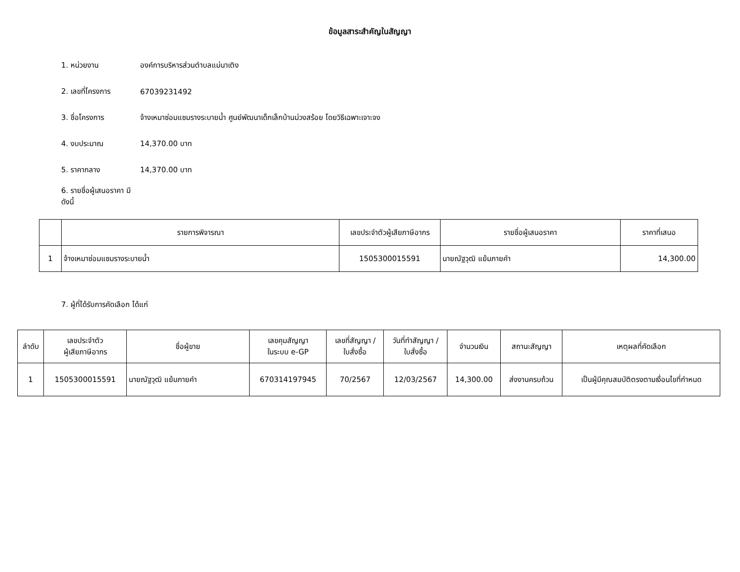ข้อมูลสาระสำคัญในสัญญา
1. หน่วยงาน องค์การบริหารส่วนตำบลแม่นาเติง
2. เลขที่โครงการ 67039231492
3. ชื่อโครงการ จ้างเหมาซ่อมแซมรางระบายน้ำ ศูนย์พัฒนาเด็กเล็กบ้านม่วงสร้อย โดยวิธีเฉพาะเจาะจง
4. งบประมาณ 14,370.00 บาท
5. ราคากลาง 14,370.00 บาท
6. รายชื่อผู้เสนอราคา มีดังนี้
| | รายการพิจารณา | เลขประจำตัวผู้เสียภาษีอากร | รายชื่อผู้เสนอราคา | ราคาที่เสนอ |
| --- | --- | --- | --- | --- |
| 1 | จ้างเหมาซ่อมแซมรางระบายน้ำ | 1505300015591 | นายณัฐวุฒิ แย้มภายคำ | 14,300.00 |
7. ผู้ที่ได้รับการคัดเลือก ได้แก่
| ลำดับ | เลขประจำตัว ผู้เสียภาษีอากร | ชื่อผู้ขาย | เลขคุมสัญญา ในระบบ e-GP | เลขที่สัญญา / ใบสั่งซื้อ | วันที่ทำสัญญา / ใบสั่งซื้อ | จำนวนเงิน | สถานะสัญญา | เหตุผลที่คัดเลือก |
| --- | --- | --- | --- | --- | --- | --- | --- | --- |
| 1 | 1505300015591 | นายณัฐวุฒิ แย้มภายคำ | 670314197945 | 70/2567 | 12/03/2567 | 14,300.00 | ส่งงานครบถ้วน | เป็นผู้มีคุณสมบัติตรงตามเงื่อนไขที่กำหนด |